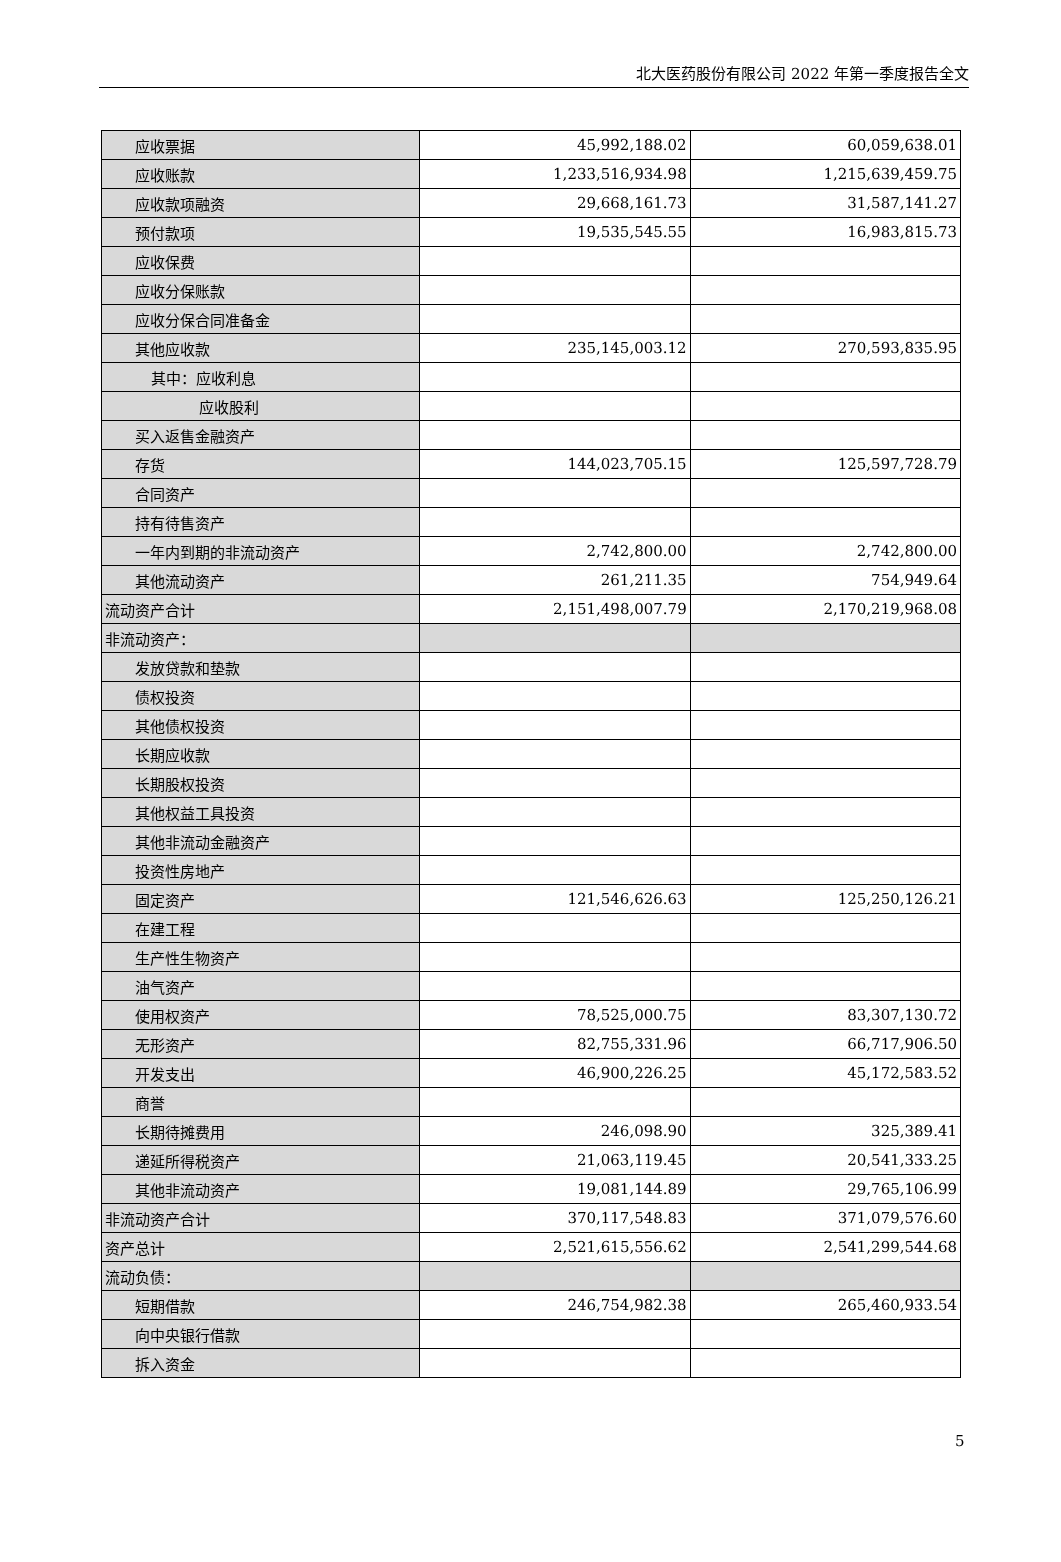北大医药股份有限公司 2022 年第一季度报告全文
| 应收票据 | 45,992,188.02 | 60,059,638.01 |
| 应收账款 | 1,233,516,934.98 | 1,215,639,459.75 |
| 应收款项融资 | 29,668,161.73 | 31,587,141.27 |
| 预付款项 | 19,535,545.55 | 16,983,815.73 |
| 应收保费 | | |
| 应收分保账款 | | |
| 应收分保合同准备金 | | |
| 其他应收款 | 235,145,003.12 | 270,593,835.95 |
| 其中：应收利息 | | |
| 应收股利 | | |
| 买入返售金融资产 | | |
| 存货 | 144,023,705.15 | 125,597,728.79 |
| 合同资产 | | |
| 持有待售资产 | | |
| 一年内到期的非流动资产 | 2,742,800.00 | 2,742,800.00 |
| 其他流动资产 | 261,211.35 | 754,949.64 |
| 流动资产合计 | 2,151,498,007.79 | 2,170,219,968.08 |
| 非流动资产： | | |
| 发放贷款和垫款 | | |
| 债权投资 | | |
| 其他债权投资 | | |
| 长期应收款 | | |
| 长期股权投资 | | |
| 其他权益工具投资 | | |
| 其他非流动金融资产 | | |
| 投资性房地产 | | |
| 固定资产 | 121,546,626.63 | 125,250,126.21 |
| 在建工程 | | |
| 生产性生物资产 | | |
| 油气资产 | | |
| 使用权资产 | 78,525,000.75 | 83,307,130.72 |
| 无形资产 | 82,755,331.96 | 66,717,906.50 |
| 开发支出 | 46,900,226.25 | 45,172,583.52 |
| 商誉 | | |
| 长期待摊费用 | 246,098.90 | 325,389.41 |
| 递延所得税资产 | 21,063,119.45 | 20,541,333.25 |
| 其他非流动资产 | 19,081,144.89 | 29,765,106.99 |
| 非流动资产合计 | 370,117,548.83 | 371,079,576.60 |
| 资产总计 | 2,521,615,556.62 | 2,541,299,544.68 |
| 流动负债： | | |
| 短期借款 | 246,754,982.38 | 265,460,933.54 |
| 向中央银行借款 | | |
| 拆入资金 | | |
5